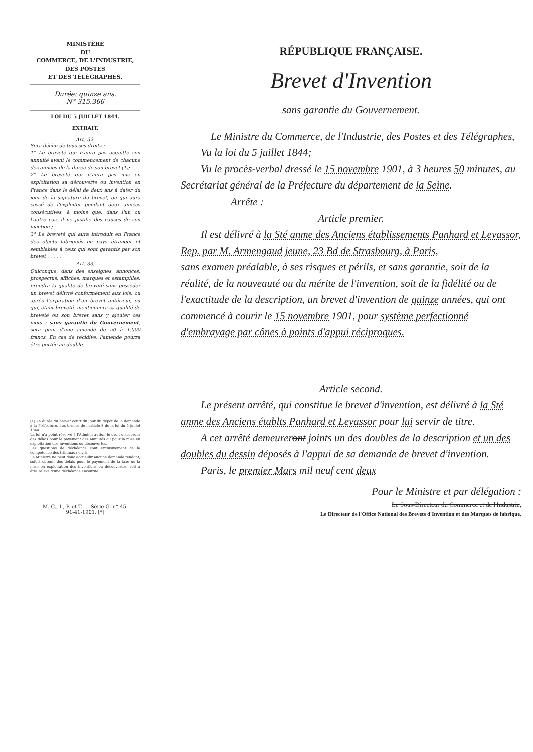MINISTÈRE
DU
COMMERCE, DE L'INDUSTRIE,
DES POSTES
ET DES TÉLÉGRAPHES.
Durée: quinze ans.
N° 315.366
LOI DU 5 JUILLET 1844.
EXTRAIT.
Art. 32.
Sera déchu de tous ses droits :
1° Le breveté qui n'aura pas acquitté son annuité avant le commencement de chacune des années de la durée de son brevet (1);
2° Le breveté qui n'aura pas mis en exploitation sa découverte ou invention en France dans le délai de deux ans à dater du jour de la signature du brevet, ou qui aura cessé de l'exploiter pendant deux années consécutives, à moins que, dans l'un ou l'autre cas, il ne justifie des causes de son inaction ;
3° Le breveté qui aura introduit en France des objets fabriqués en pays étranger et semblables à ceux qui sont garantis par son brevet . . . . .
Art. 33.
Quiconque, dans des enseignes, annonces, prospectus, affiches, marques et estampilles, prendra la qualité de breveté sans posséder un brevet délivré conformément aux lois, ou après l'expiration d'un brevet antérieur, ou qui, étant breveté, mentionnera sa qualité de breveté ou son brevet sans y ajouter ces mots : sans garantie du Gouvernement, sera puni d'une amende de 50 à 1,000 francs. En cas de récidive, l'amende pourra être portée au double.
(1) La durée du brevet court du jour du dépôt de la demande à la Préfecture, aux termes de l'article 8 de la loi du 5 juillet 1844.
La loi n'a point réservé à l'Administration le droit d'accorder des délais pour le payement des annuités ou pour la mise en exploitation des inventions ou découvertes.
Les questions de déchéance sont exclusivement de la compétence des tribunaux civils.
Le Ministre ne peut donc accueillir aucune demande tendant, soit à obtenir des délais pour le payement de la taxe ou la mise en exploitation des inventions ou découvertes, soit à être relevé d'une déchéance encourue.
M. C., I., P. et T. — Série G. n° 45.
91-41-1901. [*]
RÉPUBLIQUE FRANÇAISE.
Brevet d'Invention
sans garantie du Gouvernement.
Le Ministre du Commerce, de l'Industrie, des Postes et des Télégraphes,
Vu la loi du 5 juillet 1844;
Vu le procès-verbal dressé le 15 novembre 1901, à 3 heures 50 minutes, au Secrétariat général de la Préfecture du département de la Seine.
Arrête :
Article premier.
Il est délivré à la Sté anme des Anciens établissements Panhard et Levassor, Rep. par M. Armengaud jeune, 23 Bd de Strasbourg, à Paris,
sans examen préalable, à ses risques et périls, et sans garantie, soit de la réalité, de la nouveauté ou du mérite de l'invention, soit de la fidélité ou de l'exactitude de la description, un brevet d'invention de quinze années, qui ont commencé à courir le 15 novembre 1901, pour système perfectionné d'embrayage par cônes à points d'appui réciproques.
Article second.
Le présent arrêté, qui constitue le brevet d'invention, est délivré à la Sté anme des Anciens établts Panhard et Levassor pour lui servir de titre.
A cet arrêté demeureront joints un des doubles de la description et un des doubles du dessin déposés à l'appui de sa demande de brevet d'invention.
Paris, le premier Mars mil neuf cent deux
Pour le Ministre et par délégation :
Le Sous-Directeur du Commerce et de l'Industrie,
Le Directeur de l'Office National des Brevets d'Invention et des Marques de fabrique,